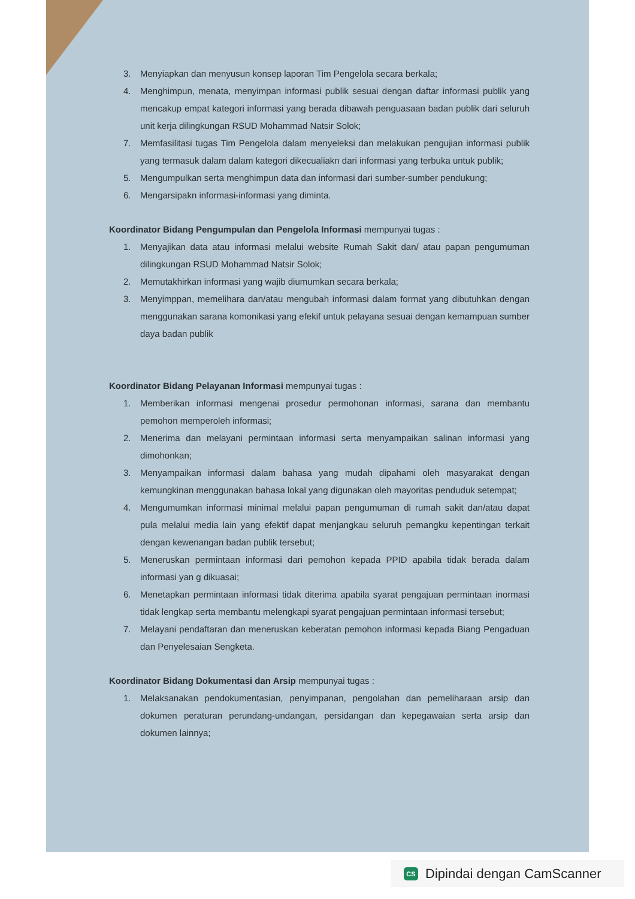3. Menyiapkan dan menyusun konsep laporan Tim Pengelola secara berkala;
4. Menghimpun, menata, menyimpan informasi publik sesuai dengan daftar informasi publik yang mencakup empat kategori informasi yang berada dibawah penguasaan badan publik dari seluruh unit kerja dilingkungan RSUD Mohammad Natsir Solok;
7. Memfasilitasi tugas Tim Pengelola dalam menyeleksi dan melakukan pengujian informasi publik yang termasuk dalam dalam kategori dikecualiakn dari informasi yang terbuka untuk publik;
5. Mengumpulkan serta menghimpun data dan informasi dari sumber-sumber pendukung;
6. Mengarsipakn informasi-informasi yang diminta.
Koordinator Bidang Pengumpulan dan Pengelola Informasi mempunyai tugas :
1. Menyajikan data atau informasi melalui website Rumah Sakit dan/ atau papan pengumuman dilingkungan RSUD Mohammad Natsir Solok;
2. Memutakhirkan informasi yang wajib diumumkan secara berkala;
3. Menyimppan, memelihara dan/atau mengubah informasi dalam format yang dibutuhkan dengan menggunakan sarana komonikasi yang efekif untuk pelayana sesuai dengan kemampuan sumber daya badan publik
Koordinator Bidang Pelayanan Informasi mempunyai tugas :
1. Memberikan informasi mengenai prosedur permohonan informasi, sarana dan membantu pemohon memperoleh informasi;
2. Menerima dan melayani permintaan informasi serta menyampaikan salinan informasi yang dimohonkan;
3. Menyampaikan informasi dalam bahasa yang mudah dipahami oleh masyarakat dengan kemungkinan menggunakan bahasa lokal yang digunakan oleh mayoritas penduduk setempat;
4. Mengumumkan informasi minimal melalui papan pengumuman di rumah sakit dan/atau dapat pula melalui media lain yang efektif dapat menjangkau seluruh pemangku kepentingan terkait dengan kewenangan badan publik tersebut;
5. Meneruskan permintaan informasi dari pemohon kepada PPID apabila tidak berada dalam informasi yan g dikuasai;
6. Menetapkan permintaan informasi tidak diterima apabila syarat pengajuan permintaan inormasi tidak lengkap serta membantu melengkapi syarat pengajuan permintaan informasi tersebut;
7. Melayani pendaftaran dan meneruskan keberatan pemohon informasi kepada Biang Pengaduan dan Penyelesaian Sengketa.
Koordinator Bidang Dokumentasi dan Arsip mempunyai tugas :
1. Melaksanakan pendokumentasian, penyimpanan, pengolahan dan pemeliharaan arsip dan dokumen peraturan perundang-undangan, persidangan dan kepegawaian serta arsip dan dokumen lainnya;
CS Dipindai dengan CamScanner